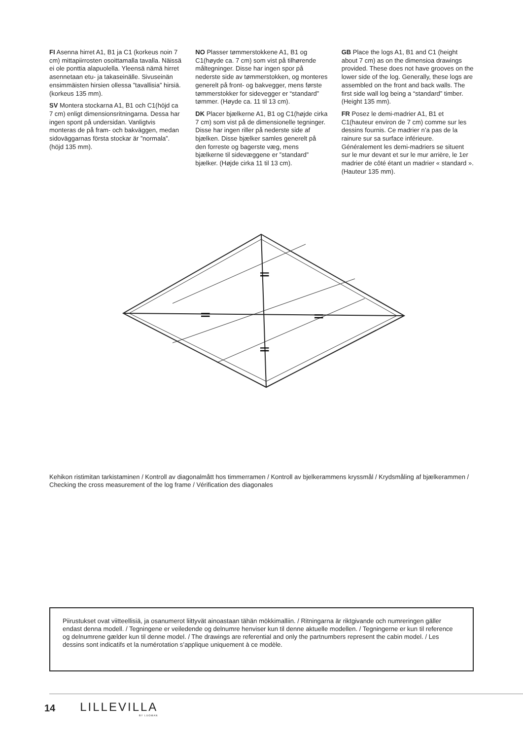FI Asenna hirret A1, B1 ja C1 (korkeus noin 7 cm) mittapiirrosten osoittamalla tavalla. Näissä ei ole ponttia alapuolella. Yleensä nämä hirret asennetaan etu- ja takaseinälle. Sivuseinän ensimmäisten hirsien ollessa ”tavallisia” hirsiä. (korkeus 135 mm).
SV Montera stockarna A1, B1 och C1(höjd ca 7 cm) enligt dimensionsritningarna. Dessa har ingen spont på undersidan. Vanligtvis monteras de på fram- och bakväggen, medan sidoväggarnas första stockar är ”normala”. (höjd 135 mm).
NO Plasser tømmerstokkene A1, B1 og C1(høyde ca. 7 cm) som vist på tilhørende måltegninger. Disse har ingen spor på nederste side av tømmerstokken, og monteres generelt på front- og bakvegger, mens første tømmerstokker for sidevegger er “standard” tømmer. (Høyde ca. 11 til 13 cm).
DK Placer bjælkerne A1, B1 og C1(højde cirka 7 cm) som vist på de dimensionelle tegninger. Disse har ingen riller på nederste side af bjælken. Disse bjælker samles generelt på den forreste og bagerste væg, mens bjælkerne til sidevæggene er ”standard” bjælker. (Højde cirka 11 til 13 cm).
GB Place the logs A1, B1 and C1 (height about 7 cm) as on the dimensioa drawings provided. These does not have grooves on the lower side of the log. Generally, these logs are assembled on the front and back walls. The first side wall log being a “standard” timber. (Height 135 mm).
FR Posez le demi-madrier A1, B1 et C1(hauteur environ de 7 cm) comme sur les dessins fournis. Ce madrier n’a pas de la rainure sur sa surface inférieure. Généralement les demi-madriers se situent sur le mur devant et sur le mur arrière, le 1er madrier de côté étant un madrier « standard ». (Hauteur 135 mm).
=
=
=
=
Kehikon ristimitan tarkistaminen / Kontroll av diagonalmått hos timmerramen / Kontroll av bjelkerammens kryssmål / Krydsmåling af bjælkerammen / Checking the cross measurement of the log frame / Vérification des diagonales
Piirustukset ovat viitteellisiä, ja osanumerot liittyvät ainoastaan tähän mökkimalliin. / Ritningarna är riktgivande och numreringen gäller endast denna modell. / Tegningene er veiledende og delnumre henviser kun til denne aktuelle modellen. / Tegningerne er kun til reference og delnumrene gælder kun til denne model. / The drawings are referential and only the partnumbers represent the cabin model. / Les dessins sont indicatifs et la numérotation s’applique uniquement à ce modèle.
14 LILLEVILLA
BY LUOMAN